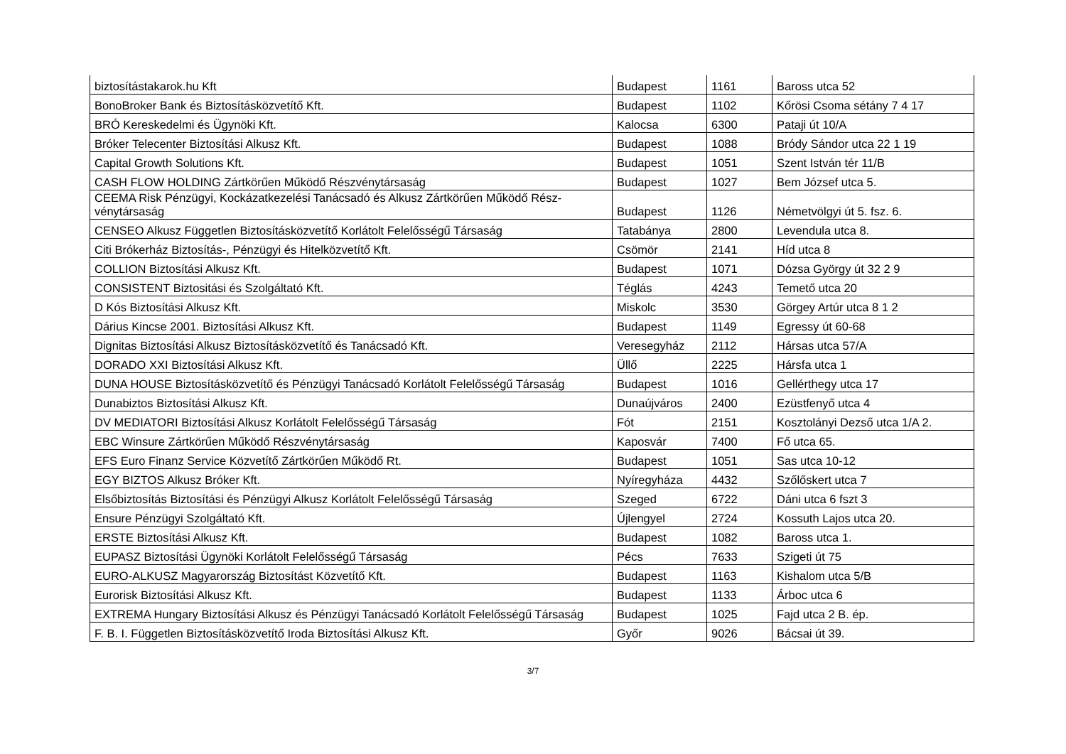| biztosítástakarok.hu Kft | Budapest | 1161 | Baross utca 52 |
| BonoBroker Bank és Biztosításközvetítő Kft. | Budapest | 1102 | Kőrösi Csoma sétány 7 4 17 |
| BRÓ Kereskedelmi és Ügynöki Kft. | Kalocsa | 6300 | Pataji út 10/A |
| Bróker Telecenter Biztosítási Alkusz Kft. | Budapest | 1088 | Bródy Sándor utca 22 1 19 |
| Capital Growth Solutions Kft. | Budapest | 1051 | Szent István tér 11/B |
| CASH FLOW HOLDING Zártkörűen Működő Részvénytársaság | Budapest | 1027 | Bem József utca 5. |
| CEEMA Risk Pénzügyi, Kockázatkezelési Tanácsadó és Alkusz Zártkörűen Működő Rész-vénytársaság | Budapest | 1126 | Németvölgyi út 5. fsz. 6. |
| CENSEO Alkusz Független Biztosításközvetítő Korlátolt Felelősségű Társaság | Tatabánya | 2800 | Levendula utca 8. |
| Citi Brókerház Biztosítás-, Pénzügyi és Hitelközvetítő Kft. | Csömör | 2141 | Híd utca 8 |
| COLLION Biztosítási Alkusz Kft. | Budapest | 1071 | Dózsa György út 32 2 9 |
| CONSISTENT Biztositási és Szolgáltató Kft. | Téglás | 4243 | Temető utca 20 |
| D Kós Biztosítási Alkusz Kft. | Miskolc | 3530 | Görgey Artúr utca 8 1 2 |
| Dárius Kincse 2001. Biztosítási Alkusz Kft. | Budapest | 1149 | Egressy út 60-68 |
| Dignitas Biztosítási Alkusz Biztosításközvetítő és Tanácsadó Kft. | Veresegyház | 2112 | Hársas utca 57/A |
| DORADO XXI Biztosítási Alkusz Kft. | Üllő | 2225 | Hársfa utca 1 |
| DUNA HOUSE Biztosításközvetítő és Pénzügyi Tanácsadó Korlátolt Felelősségű Társaság | Budapest | 1016 | Gellérthegy utca 17 |
| Dunabiztos Biztosítási Alkusz Kft. | Dunaújváros | 2400 | Ezüstfenyő utca 4 |
| DV MEDIATORI Biztosítási Alkusz Korlátolt Felelősségű Társaság | Fót | 2151 | Kosztolányi Dezső utca 1/A 2. |
| EBC Winsure Zártkörűen Működő Részvénytársaság | Kaposvár | 7400 | Fő utca 65. |
| EFS Euro Finanz Service Közvetítő Zártkörűen Működő Rt. | Budapest | 1051 | Sas utca 10-12 |
| EGY BIZTOS Alkusz Bróker Kft. | Nyíregyháza | 4432 | Szőlőskert utca 7 |
| Elsőbiztosítás Biztosítási és Pénzügyi Alkusz Korlátolt Felelősségű Társaság | Szeged | 6722 | Dáni utca 6 fszt 3 |
| Ensure Pénzügyi Szolgáltató Kft. | Újlengyel | 2724 | Kossuth Lajos utca 20. |
| ERSTE Biztosítási Alkusz Kft. | Budapest | 1082 | Baross utca 1. |
| EUPASZ Biztosítási Ügynöki Korlátolt Felelősségű Társaság | Pécs | 7633 | Szigeti út 75 |
| EURO-ALKUSZ Magyarország Biztosítást Közvetítő Kft. | Budapest | 1163 | Kishalom utca 5/B |
| Eurorisk Biztosítási Alkusz Kft. | Budapest | 1133 | Árboc utca 6 |
| EXTREMA Hungary Biztosítási Alkusz és Pénzügyi Tanácsadó Korlátolt Felelősségű Társaság | Budapest | 1025 | Fajd utca 2 B. ép. |
| F. B. I. Független Biztosításközvetítő Iroda Biztosítási Alkusz Kft. | Győr | 9026 | Bácsai út 39. |
3/7